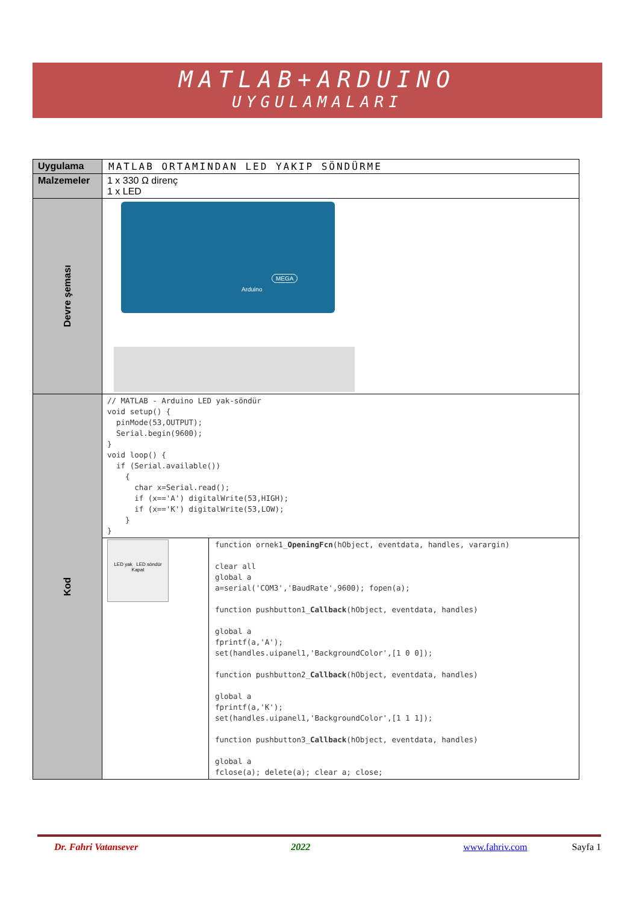MATLAB+ARDUINO
UYGULAMALARI
| Uygulama | MATLAB ORTAMINDAN LED YAKIP SÖNDÜRME | |
| Malzemeler | 1 x 330 Ω direnç 1 x LED | |
| Devre şeması | MEGA Arduino | |
| Kod | // MATLAB - Arduino LED yak-söndür void setup() { pinMode(53,OUTPUT); Serial.begin(9600); } void loop() { if (Serial.available()) { char x=Serial.read(); if (x=='A') digitalWrite(53,HIGH); if (x=='K') digitalWrite(53,LOW); } } | |
| | LED yak LED söndür Kapat | function ornek1_ OpeningFcn (hObject, eventdata, handles, varargin) clear all global a a=serial('COM3','BaudRate',9600); fopen(a); function pushbutton1_ Callback (hObject, eventdata, handles) global a fprintf(a,'A'); set(handles.uipanel1,'BackgroundColor',[1 0 0]); function pushbutton2_ Callback (hObject, eventdata, handles) global a fprintf(a,'K'); set(handles.uipanel1,'BackgroundColor',[1 1 1]); function pushbutton3_ Callback (hObject, eventdata, handles) global a fclose(a); delete(a); clear a; close; |
Dr. Fahri Vatansever 2022 www.fahriv.com Sayfa 1